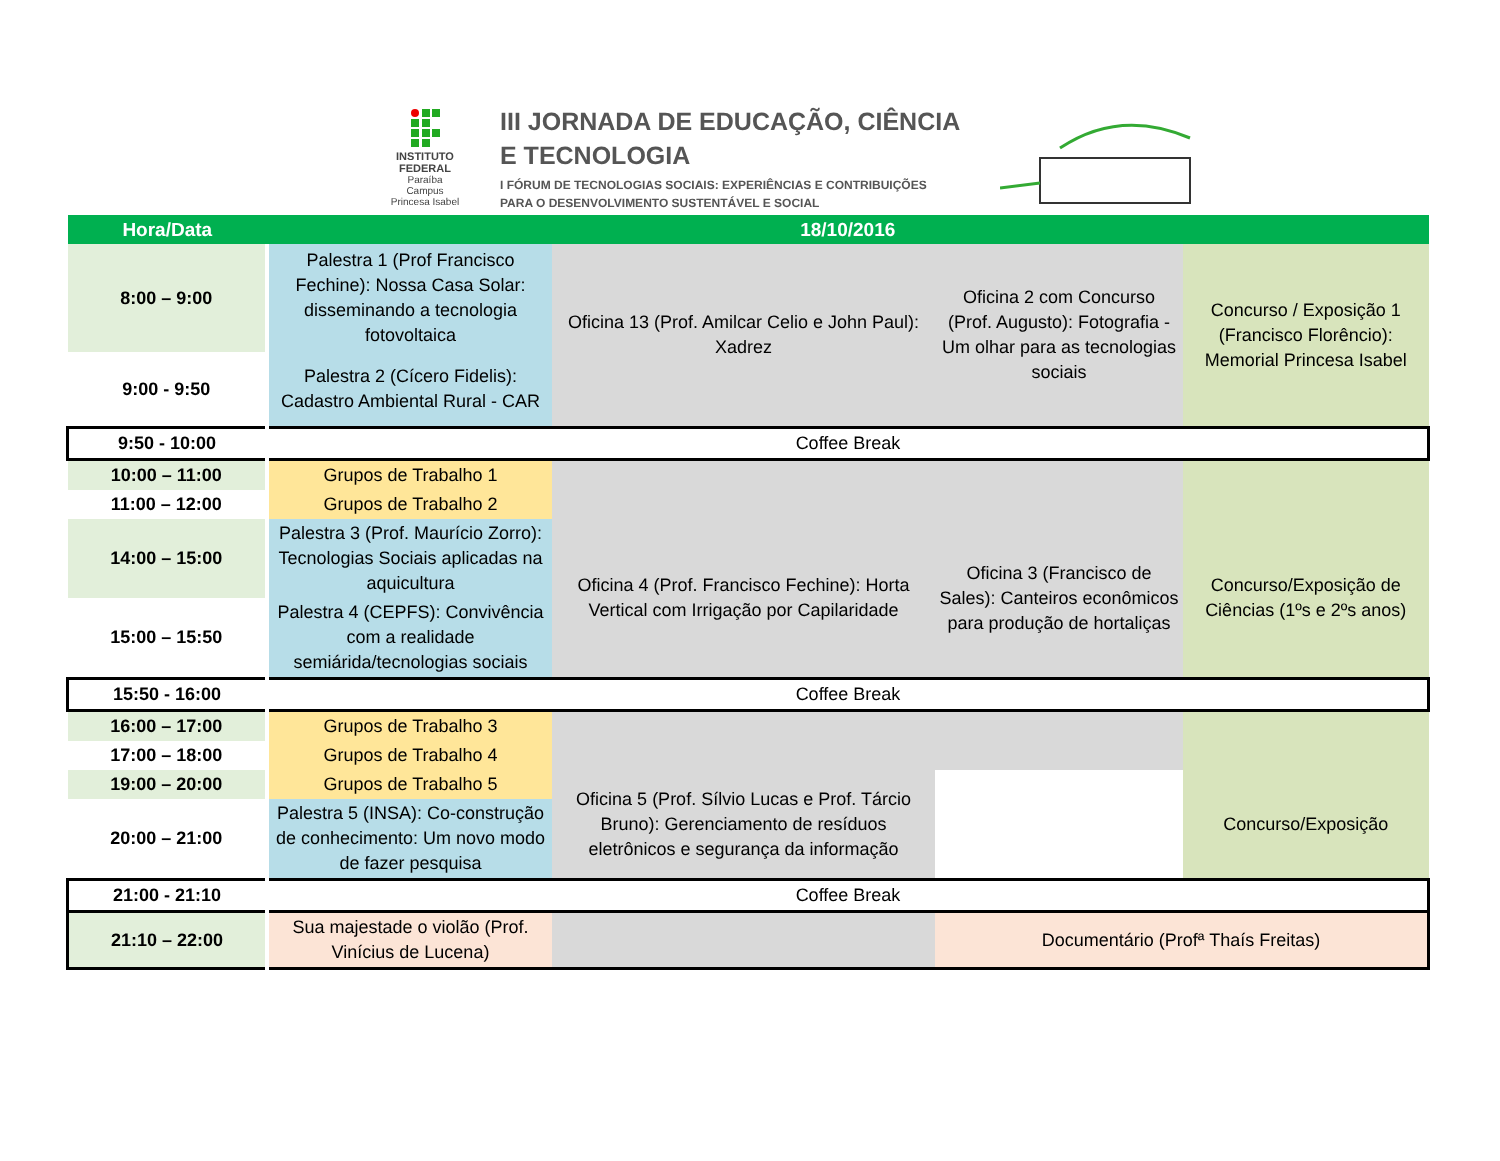INSTITUTO FEDERAL
Paraíba
Campus Princesa Isabel
III JORNADA DE EDUCAÇÃO, CIÊNCIA
E TECNOLOGIA
I FÓRUM DE TECNOLOGIAS SOCIAIS: EXPERIÊNCIAS E CONTRIBUIÇÕES
PARA O DESENVOLVIMENTO SUSTENTÁVEL E SOCIAL
| Hora/Data | 18/10/2016 | | | |
| --- | --- | --- | --- | --- |
| 8:00 – 9:00 | Palestra 1 (Prof Francisco Fechine): Nossa Casa Solar: disseminando a tecnologia fotovoltaica | Oficina 13 (Prof. Amilcar Celio e John Paul): Xadrez | Oficina 2 com Concurso (Prof. Augusto): Fotografia - Um olhar para as tecnologias sociais | Concurso / Exposição 1 (Francisco Florêncio): Memorial Princesa Isabel |
| 9:00 - 9:50 | Palestra 2 (Cícero Fidelis): Cadastro Ambiental Rural - CAR | | | |
| 9:50 - 10:00 | Coffee Break | | | |
| 10:00 – 11:00 | Grupos de Trabalho 1 | | | |
| 11:00 – 12:00 | Grupos de Trabalho 2 | | | |
| 14:00 – 15:00 | Palestra 3 (Prof. Maurício Zorro): Tecnologias Sociais aplicadas na aquicultura | Oficina 4 (Prof. Francisco Fechine): Horta Vertical com Irrigação por Capilaridade | Oficina 3 (Francisco de Sales): Canteiros econômicos para produção de hortaliças | Concurso/Exposição de Ciências (1ºs e 2ºs anos) |
| 15:00 – 15:50 | Palestra 4 (CEPFS): Convivência com a realidade semiárida/tecnologias sociais | | | |
| 15:50 - 16:00 | Coffee Break | | | |
| 16:00 – 17:00 | Grupos de Trabalho 3 | | | |
| 17:00 – 18:00 | Grupos de Trabalho 4 | | | |
| 19:00 – 20:00 | Grupos de Trabalho 5 | Oficina 5 (Prof. Sílvio Lucas e Prof. Tárcio Bruno): Gerenciamento de resíduos eletrônicos e segurança da informação | | Concurso/Exposição |
| 20:00 – 21:00 | Palestra 5 (INSA): Co-construção de conhecimento: Um novo modo de fazer pesquisa | | | |
| 21:00 - 21:10 | Coffee Break | | | |
| 21:10 – 22:00 | Sua majestade o violão (Prof. Vinícius de Lucena) | | Documentário (Profª Thaís Freitas) | |